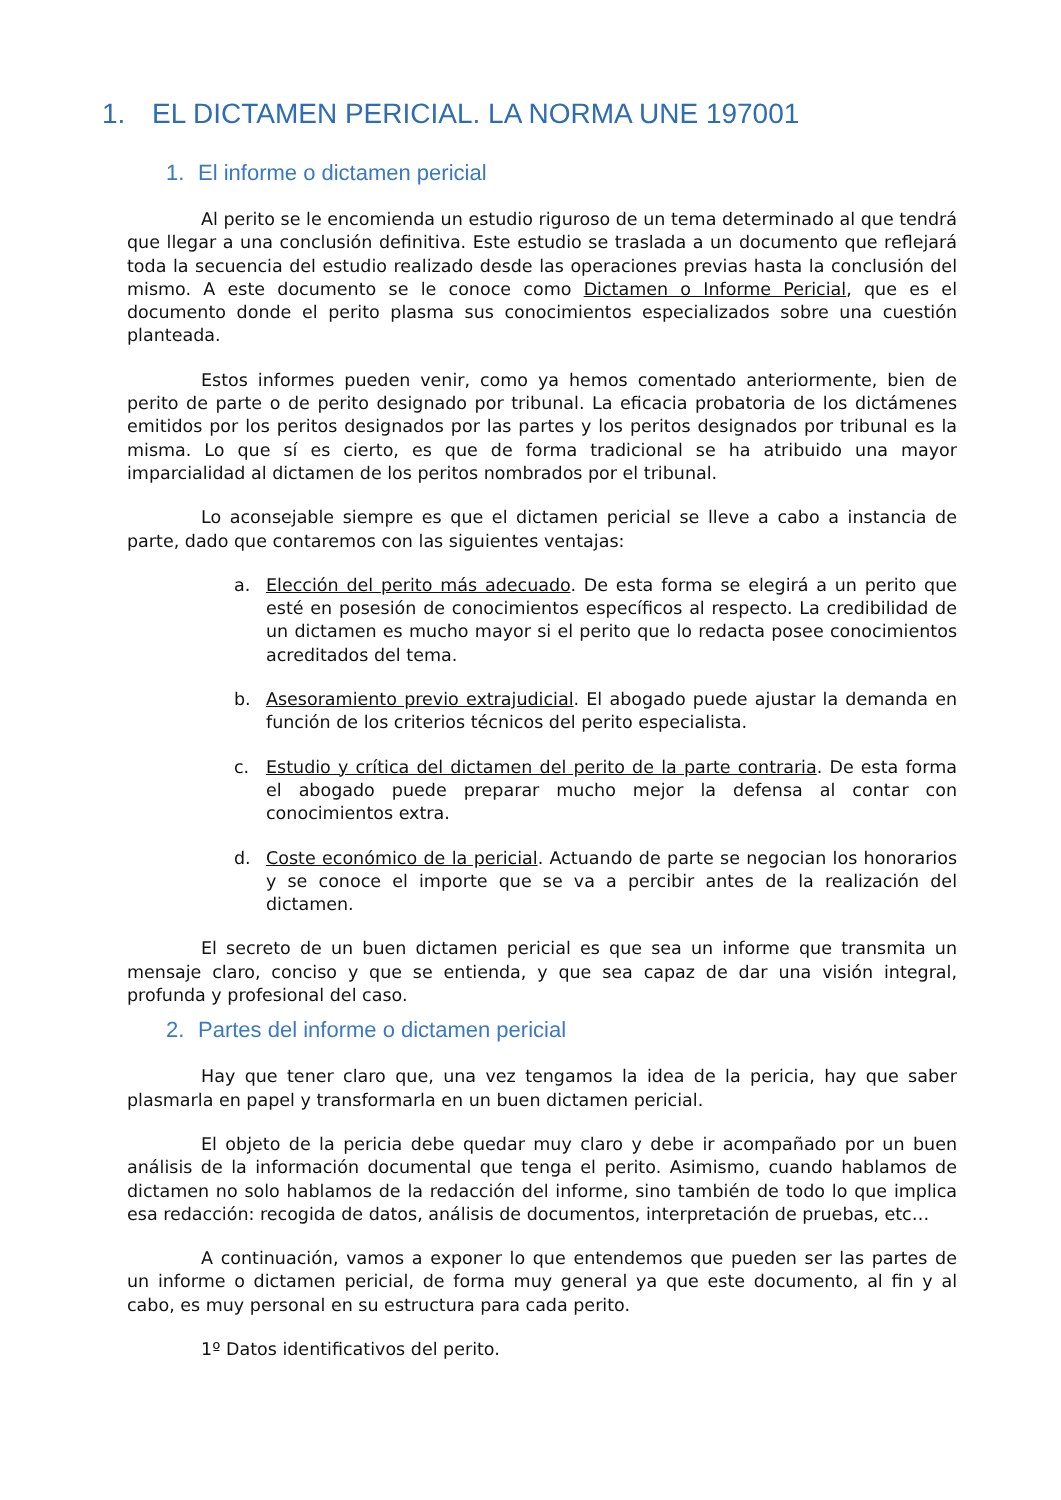1. EL DICTAMEN PERICIAL. LA NORMA UNE 197001
1. El informe o dictamen pericial
Al perito se le encomienda un estudio riguroso de un tema determinado al que tendrá que llegar a una conclusión definitiva. Este estudio se traslada a un documento que reflejará toda la secuencia del estudio realizado desde las operaciones previas hasta la conclusión del mismo. A este documento se le conoce como Dictamen o Informe Pericial, que es el documento donde el perito plasma sus conocimientos especializados sobre una cuestión planteada.
Estos informes pueden venir, como ya hemos comentado anteriormente, bien de perito de parte o de perito designado por tribunal. La eficacia probatoria de los dictámenes emitidos por los peritos designados por las partes y los peritos designados por tribunal es la misma. Lo que sí es cierto, es que de forma tradicional se ha atribuido una mayor imparcialidad al dictamen de los peritos nombrados por el tribunal.
Lo aconsejable siempre es que el dictamen pericial se lleve a cabo a instancia de parte, dado que contaremos con las siguientes ventajas:
a. Elección del perito más adecuado. De esta forma se elegirá a un perito que esté en posesión de conocimientos específicos al respecto. La credibilidad de un dictamen es mucho mayor si el perito que lo redacta posee conocimientos acreditados del tema.
b. Asesoramiento previo extrajudicial. El abogado puede ajustar la demanda en función de los criterios técnicos del perito especialista.
c. Estudio y crítica del dictamen del perito de la parte contraria. De esta forma el abogado puede preparar mucho mejor la defensa al contar con conocimientos extra.
d. Coste económico de la pericial. Actuando de parte se negocian los honorarios y se conoce el importe que se va a percibir antes de la realización del dictamen.
El secreto de un buen dictamen pericial es que sea un informe que transmita un mensaje claro, conciso y que se entienda, y que sea capaz de dar una visión integral, profunda y profesional del caso.
2. Partes del informe o dictamen pericial
Hay que tener claro que, una vez tengamos la idea de la pericia, hay que saber plasmarla en papel y transformarla en un buen dictamen pericial.
El objeto de la pericia debe quedar muy claro y debe ir acompañado por un buen análisis de la información documental que tenga el perito. Asimismo, cuando hablamos de dictamen no solo hablamos de la redacción del informe, sino también de todo lo que implica esa redacción: recogida de datos, análisis de documentos, interpretación de pruebas, etc…
A continuación, vamos a exponer lo que entendemos que pueden ser las partes de un informe o dictamen pericial, de forma muy general ya que este documento, al fin y al cabo, es muy personal en su estructura para cada perito.
1º Datos identificativos del perito.